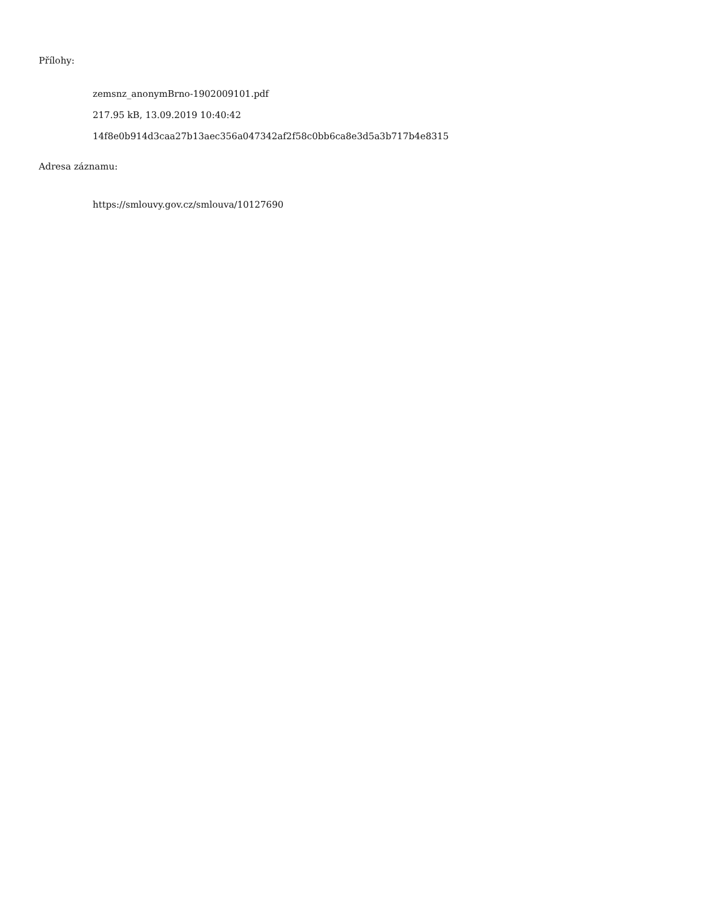Přílohy:
zemsnz_anonymBrno-1902009101.pdf
217.95 kB, 13.09.2019 10:40:42
14f8e0b914d3caa27b13aec356a047342af2f58c0bb6ca8e3d5a3b717b4e8315
Adresa záznamu:
https://smlouvy.gov.cz/smlouva/10127690